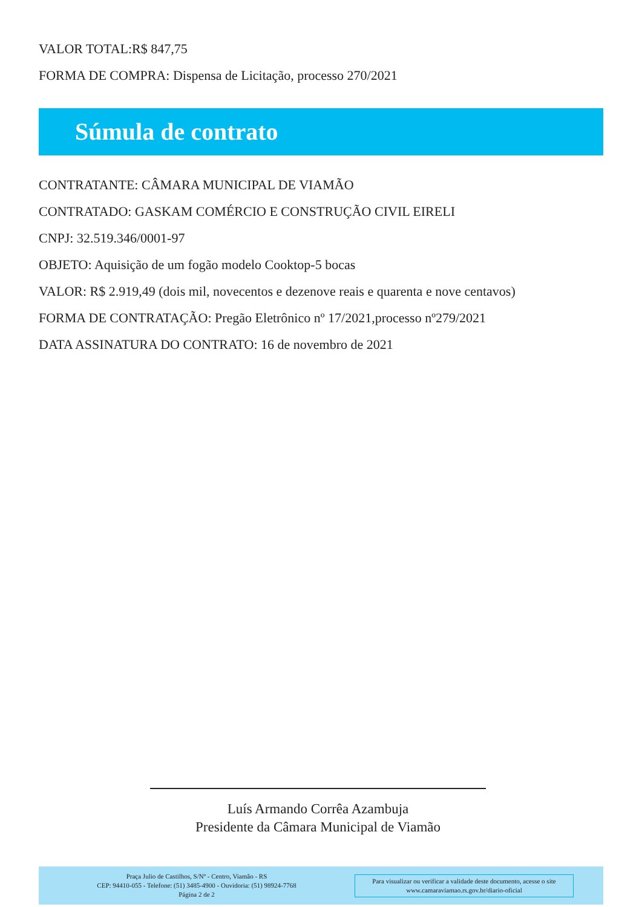VALOR TOTAL:R$ 847,75
FORMA DE COMPRA: Dispensa de Licitação, processo 270/2021
Súmula de contrato
CONTRATANTE: CÂMARA MUNICIPAL DE VIAMÃO
CONTRATADO: GASKAM COMÉRCIO E CONSTRUÇÃO CIVIL EIRELI
CNPJ: 32.519.346/0001-97
OBJETO: Aquisição de um fogão modelo Cooktop-5 bocas
VALOR: R$ 2.919,49 (dois mil, novecentos e dezenove reais e quarenta e nove centavos)
FORMA DE CONTRATAÇÃO: Pregão Eletrônico nº 17/2021,processo nº279/2021
DATA ASSINATURA DO CONTRATO: 16 de novembro de 2021
Luís Armando Corrêa Azambuja
Presidente da Câmara Municipal de Viamão
Praça Julio de Castilhos, S/Nº - Centro, Viamão - RS
CEP: 94410-055 - Telefone: (51) 3485-4900 - Ouvidoria: (51) 98924-7768
Página 2 de 2
Para visualizar ou verificar a validade deste documento, acesse o site
www.camaraviamao.rs.gov.br/diario-oficial